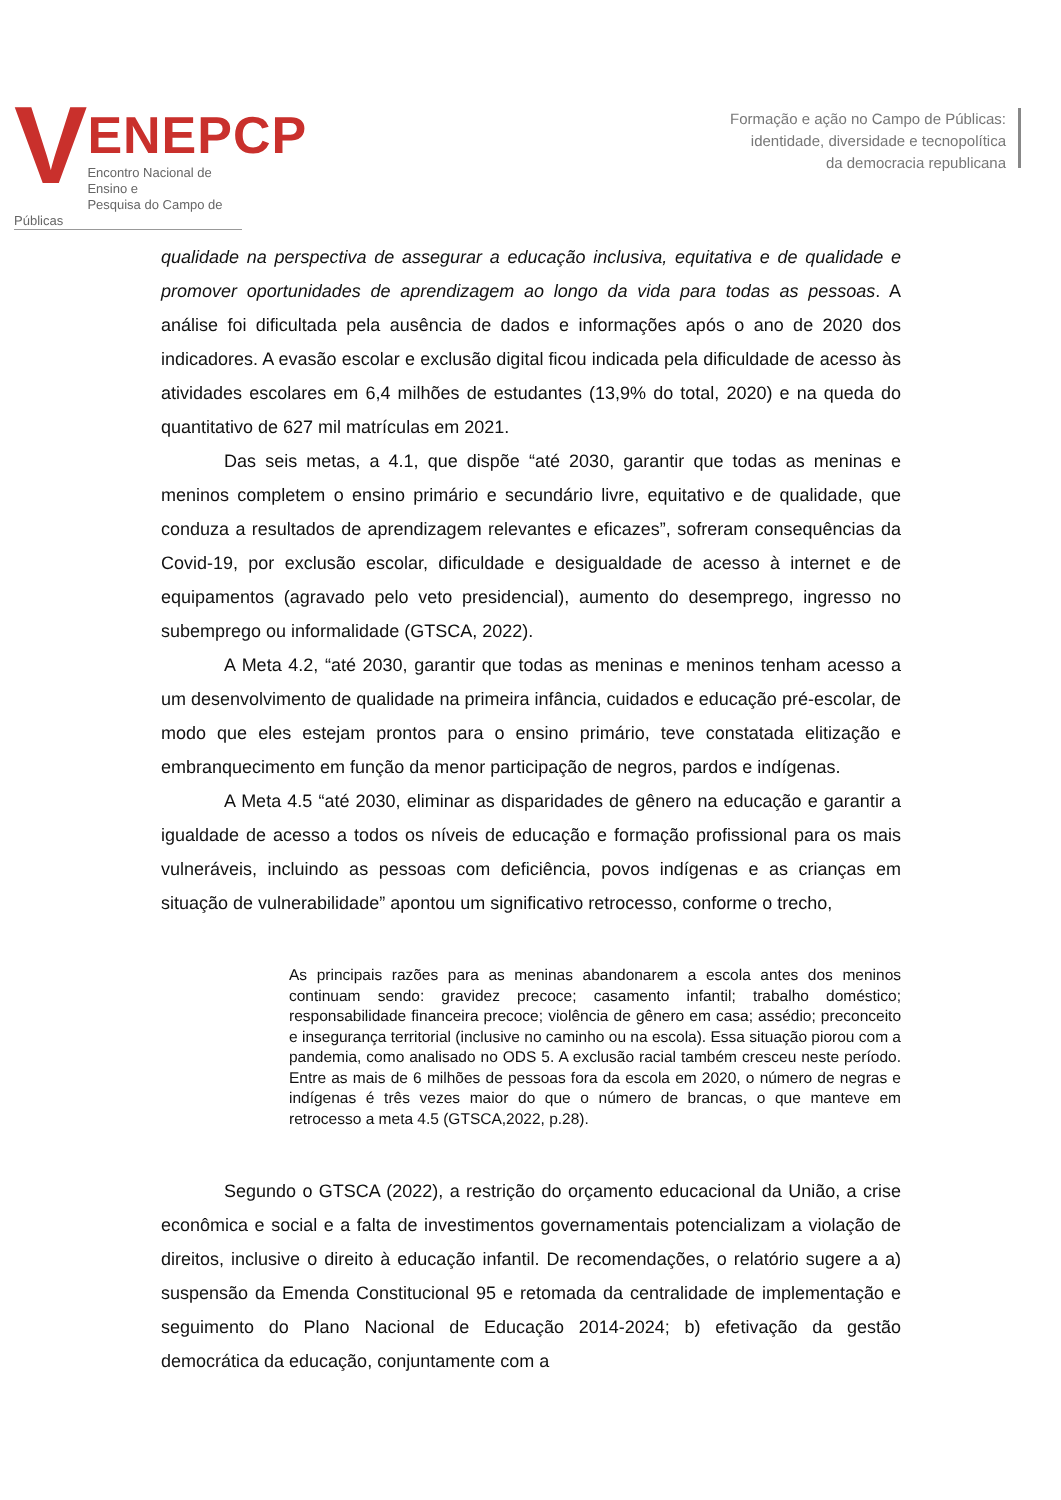V
ENEPCP
Encontro Nacional de Ensino e
Pesquisa do Campo de Públicas
Formação e ação no Campo de Públicas:
identidade, diversidade e tecnopolítica
da democracia republicana
qualidade na perspectiva de assegurar a educação inclusiva, equitativa e de qualidade e promover oportunidades de aprendizagem ao longo da vida para todas as pessoas. A análise foi dificultada pela ausência de dados e informações após o ano de 2020 dos indicadores. A evasão escolar e exclusão digital ficou indicada pela dificuldade de acesso às atividades escolares em 6,4 milhões de estudantes (13,9% do total, 2020) e na queda do quantitativo de 627 mil matrículas em 2021.
Das seis metas, a 4.1, que dispõe “até 2030, garantir que todas as meninas e meninos completem o ensino primário e secundário livre, equitativo e de qualidade, que conduza a resultados de aprendizagem relevantes e eficazes”, sofreram consequências da Covid-19, por exclusão escolar, dificuldade e desigualdade de acesso à internet e de equipamentos (agravado pelo veto presidencial), aumento do desemprego, ingresso no subemprego ou informalidade (GTSCA, 2022).
A Meta 4.2, “até 2030, garantir que todas as meninas e meninos tenham acesso a um desenvolvimento de qualidade na primeira infância, cuidados e educação pré-escolar, de modo que eles estejam prontos para o ensino primário, teve constatada elitização e embranquecimento em função da menor participação de negros, pardos e indígenas.
A Meta 4.5 “até 2030, eliminar as disparidades de gênero na educação e garantir a igualdade de acesso a todos os níveis de educação e formação profissional para os mais vulneráveis, incluindo as pessoas com deficiência, povos indígenas e as crianças em situação de vulnerabilidade” apontou um significativo retrocesso, conforme o trecho,
As principais razões para as meninas abandonarem a escola antes dos meninos continuam sendo: gravidez precoce; casamento infantil; trabalho doméstico; responsabilidade financeira precoce; violência de gênero em casa; assédio; preconceito e insegurança territorial (inclusive no caminho ou na escola). Essa situação piorou com a pandemia, como analisado no ODS 5. A exclusão racial também cresceu neste período. Entre as mais de 6 milhões de pessoas fora da escola em 2020, o número de negras e indígenas é três vezes maior do que o número de brancas, o que manteve em retrocesso a meta 4.5 (GTSCA,2022, p.28).
Segundo o GTSCA (2022), a restrição do orçamento educacional da União, a crise econômica e social e a falta de investimentos governamentais potencializam a violação de direitos, inclusive o direito à educação infantil. De recomendações, o relatório sugere a a) suspensão da Emenda Constitucional 95 e retomada da centralidade de implementação e seguimento do Plano Nacional de Educação 2014-2024; b) efetivação da gestão democrática da educação, conjuntamente com a